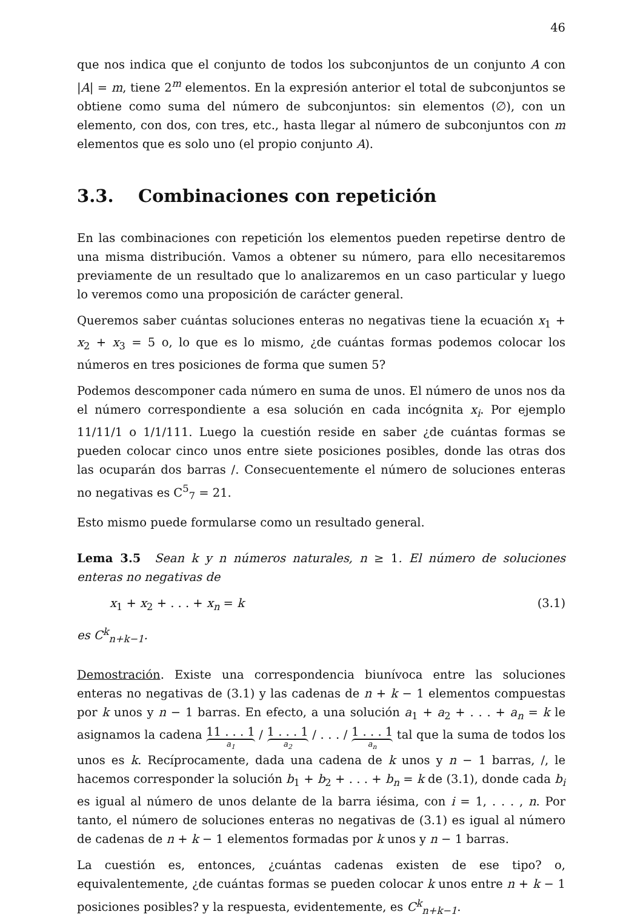46
que nos indica que el conjunto de todos los subconjuntos de un conjunto A con |A| = m, tiene 2<sup>m</sup> elementos. En la expresión anterior el total de subconjuntos se obtiene como suma del número de subconjuntos: sin elementos (∅), con un elemento, con dos, con tres, etc., hasta llegar al número de subconjuntos con m elementos que es solo uno (el propio conjunto A).
3.3. Combinaciones con repetición
En las combinaciones con repetición los elementos pueden repetirse dentro de una misma distribución. Vamos a obtener su número, para ello necesitaremos previamente de un resultado que lo analizaremos en un caso particular y luego lo veremos como una proposición de carácter general.
Queremos saber cuántas soluciones enteras no negativas tiene la ecuación x<sub>1</sub> + x<sub>2</sub> + x<sub>3</sub> = 5 o, lo que es lo mismo, ¿de cuántas formas podemos colocar los números en tres posiciones de forma que sumen 5?
Podemos descomponer cada número en suma de unos. El número de unos nos da el número correspondiente a esa solución en cada incógnita x<sub>i</sub>. Por ejemplo 11/11/1 o 1/1/111. Luego la cuestión reside en saber ¿de cuántas formas se pueden colocar cinco unos entre siete posiciones posibles, donde las otras dos las ocuparán dos barras /. Consecuentemente el número de soluciones enteras no negativas es C<sup>5</sup><sub>7</sub> = 21.
Esto mismo puede formularse como un resultado general.
Lema 3.5 Sean k y n números naturales, n ≥ 1. El número de soluciones enteras no negativas de
x<sub>1</sub> + x<sub>2</sub> + . . . + x<sub>n</sub> = k (3.1)
es C<sup>k</sup><sub>n+k−1</sub>.
Demostración. Existe una correspondencia biunívoca entre las soluciones enteras no negativas de (3.1) y las cadenas de n + k − 1 elementos compuestas por k unos y n − 1 barras. En efecto, a una solución a<sub>1</sub> + a<sub>2</sub> + . . . + a<sub>n</sub> = k le asignamos la cadena 11 . . . 1 a<sub>1</sub> / 1 . . . 1 a<sub>2</sub> / . . . / 1 . . . 1 a<sub>n</sub> tal que la suma de todos los unos es k. Recíprocamente, dada una cadena de k unos y n − 1 barras, /, le hacemos corresponder la solución b<sub>1</sub> + b<sub>2</sub> + . . . + b<sub>n</sub> = k de (3.1), donde cada b<sub>i</sub> es igual al número de unos delante de la barra iésima, con i = 1, . . . , n. Por tanto, el número de soluciones enteras no negativas de (3.1) es igual al número de cadenas de n + k − 1 elementos formadas por k unos y n − 1 barras.
La cuestión es, entonces, ¿cuántas cadenas existen de ese tipo? o, equivalentemente, ¿de cuántas formas se pueden colocar k unos entre n + k − 1 posiciones posibles? y la respuesta, evidentemente, es C<sup>k</sup><sub>n+k−1</sub>.